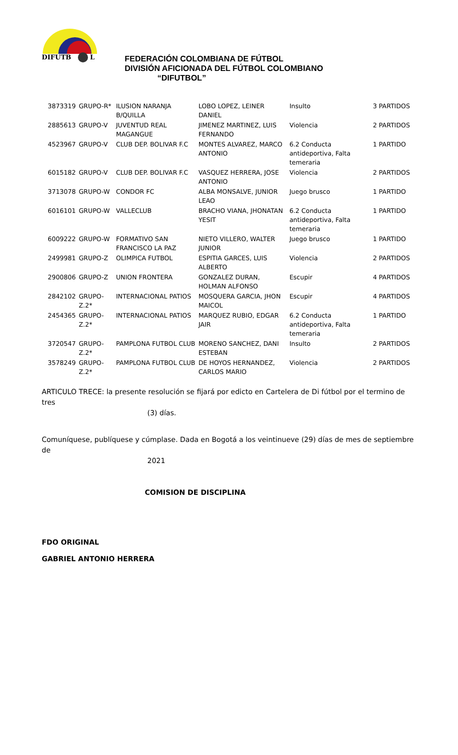DIFUTB
L
FEDERACIÓN COLOMBIANA DE FÚTBOL
DIVISIÓN AFICIONADA DEL FÚTBOL COLOMBIANO
“DIFUTBOL”
| 3873319 | GRUPO-R* | ILUSION NARANJA B/QUILLA | LOBO LOPEZ, LEINER DANIEL | Insulto | 3 PARTIDOS |
| 2885613 | GRUPO-V | JUVENTUD REAL MAGANGUE | JIMENEZ MARTINEZ, LUIS FERNANDO | Violencia | 2 PARTIDOS |
| 4523967 | GRUPO-V | CLUB DEP. BOLIVAR F.C | MONTES ALVAREZ, MARCO ANTONIO | 6.2 Conducta antideportiva, Falta temeraria | 1 PARTIDO |
| 6015182 | GRUPO-V | CLUB DEP. BOLIVAR F.C | VASQUEZ HERRERA, JOSE ANTONIO | Violencia | 2 PARTIDOS |
| 3713078 | GRUPO-W | CONDOR FC | ALBA MONSALVE, JUNIOR LEAO | Juego brusco | 1 PARTIDO |
| 6016101 | GRUPO-W | VALLECLUB | BRACHO VIANA, JHONATAN YESIT | 6.2 Conducta antideportiva, Falta temeraria | 1 PARTIDO |
| 6009222 | GRUPO-W | FORMATIVO SAN FRANCISCO LA PAZ | NIETO VILLERO, WALTER JUNIOR | Juego brusco | 1 PARTIDO |
| 2499981 | GRUPO-Z | OLIMPICA FUTBOL | ESPITIA GARCES, LUIS ALBERTO | Violencia | 2 PARTIDOS |
| 2900806 | GRUPO-Z | UNION FRONTERA | GONZALEZ DURAN, HOLMAN ALFONSO | Escupir | 4 PARTIDOS |
| 2842102 | GRUPO-Z.2* | INTERNACIONAL PATIOS | MOSQUERA GARCIA, JHON MAICOL | Escupir | 4 PARTIDOS |
| 2454365 | GRUPO-Z.2* | INTERNACIONAL PATIOS | MARQUEZ RUBIO, EDGAR JAIR | 6.2 Conducta antideportiva, Falta temeraria | 1 PARTIDO |
| 3720547 | GRUPO-Z.2* | PAMPLONA FUTBOL CLUB | MORENO SANCHEZ, DANI ESTEBAN | Insulto | 2 PARTIDOS |
| 3578249 | GRUPO-Z.2* | PAMPLONA FUTBOL CLUB | DE HOYOS HERNANDEZ, CARLOS MARIO | Violencia | 2 PARTIDOS |
ARTICULO TRECE: la presente resolución se fijará por edicto en Cartelera de Di fútbol por el termino de tres
(3) días.
Comuníquese, publíquese y cúmplase. Dada en Bogotá a los veintinueve (29) días de mes de septiembre de
2021
COMISION DE DISCIPLINA
FDO ORIGINAL
GABRIEL ANTONIO HERRERA